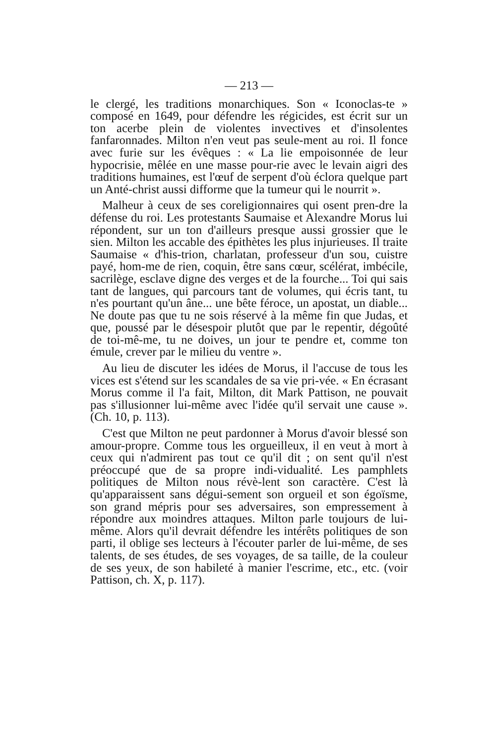— 213 —
le clergé, les traditions monarchiques. Son « Iconoclas-te » composé en 1649, pour défendre les régicides, est écrit sur un ton acerbe plein de violentes invectives et d'insolentes fanfaronnades. Milton n'en veut pas seule-ment au roi. Il fonce avec furie sur les évêques : « La lie empoisonnée de leur hypocrisie, mêlée en une masse pour-rie avec le levain aigri des traditions humaines, est l'œuf de serpent d'où éclora quelque part un Anté-christ aussi difforme que la tumeur qui le nourrit ».
Malheur à ceux de ses coreligionnaires qui osent pren-dre la défense du roi. Les protestants Saumaise et Alexandre Morus lui répondent, sur un ton d'ailleurs presque aussi grossier que le sien. Milton les accable des épithètes les plus injurieuses. Il traite Saumaise « d'his-trion, charlatan, professeur d'un sou, cuistre payé, hom-me de rien, coquin, être sans cœur, scélérat, imbécile, sacrilège, esclave digne des verges et de la fourche... Toi qui sais tant de langues, qui parcours tant de volumes, qui écris tant, tu n'es pourtant qu'un âne... une bête féroce, un apostat, un diable... Ne doute pas que tu ne sois réservé à la même fin que Judas, et que, poussé par le désespoir plutôt que par le repentir, dégoûté de toi-mê-me, tu ne doives, un jour te pendre et, comme ton émule, crever par le milieu du ventre ».
Au lieu de discuter les idées de Morus, il l'accuse de tous les vices est s'étend sur les scandales de sa vie pri-vée. « En écrasant Morus comme il l'a fait, Milton, dit Mark Pattison, ne pouvait pas s'illusionner lui-même avec l'idée qu'il servait une cause ». (Ch. 10, p. 113).
C'est que Milton ne peut pardonner à Morus d'avoir blessé son amour-propre. Comme tous les orgueilleux, il en veut à mort à ceux qui n'admirent pas tout ce qu'il dit ; on sent qu'il n'est préoccupé que de sa propre indi-vidualité. Les pamphlets politiques de Milton nous révè-lent son caractère. C'est là qu'apparaissent sans dégui-sement son orgueil et son égoïsme, son grand mépris pour ses adversaires, son empressement à répondre aux moindres attaques. Milton parle toujours de lui-même. Alors qu'il devrait défendre les intérêts politiques de son parti, il oblige ses lecteurs à l'écouter parler de lui-même, de ses talents, de ses études, de ses voyages, de sa taille, de la couleur de ses yeux, de son habileté à manier l'escrime, etc., etc. (voir Pattison, ch. X, p. 117).